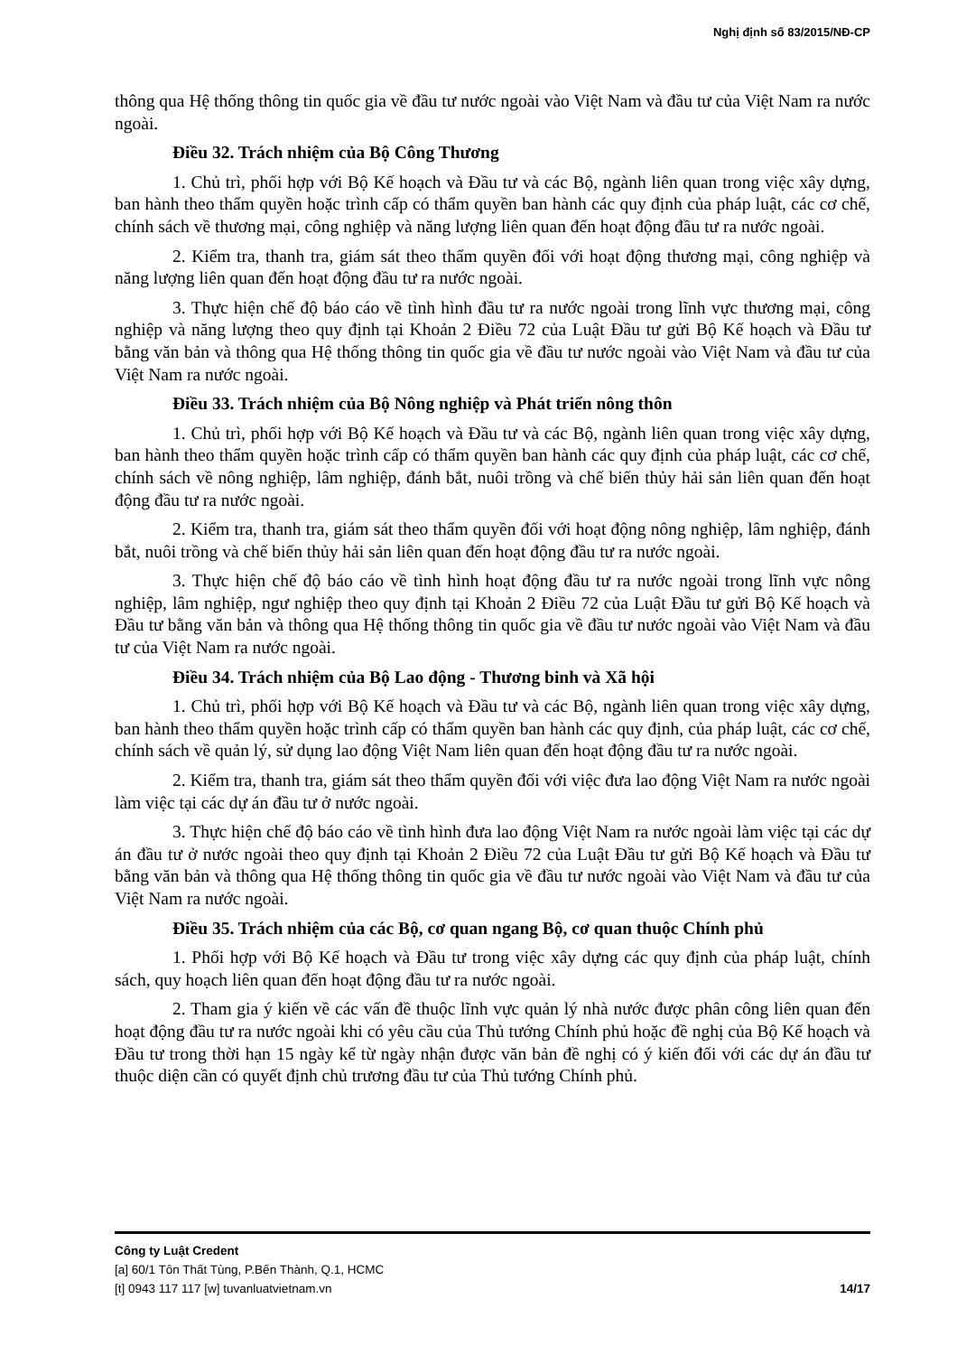Nghị định số 83/2015/NĐ-CP
thông qua Hệ thống thông tin quốc gia về đầu tư nước ngoài vào Việt Nam và đầu tư của Việt Nam ra nước ngoài.
Điều 32. Trách nhiệm của Bộ Công Thương
1. Chủ trì, phối hợp với Bộ Kế hoạch và Đầu tư và các Bộ, ngành liên quan trong việc xây dựng, ban hành theo thẩm quyền hoặc trình cấp có thẩm quyền ban hành các quy định của pháp luật, các cơ chế, chính sách về thương mại, công nghiệp và năng lượng liên quan đến hoạt động đầu tư ra nước ngoài.
2. Kiểm tra, thanh tra, giám sát theo thẩm quyền đối với hoạt động thương mại, công nghiệp và năng lượng liên quan đến hoạt động đầu tư ra nước ngoài.
3. Thực hiện chế độ báo cáo về tình hình đầu tư ra nước ngoài trong lĩnh vực thương mại, công nghiệp và năng lượng theo quy định tại Khoản 2 Điều 72 của Luật Đầu tư gửi Bộ Kế hoạch và Đầu tư bằng văn bản và thông qua Hệ thống thông tin quốc gia về đầu tư nước ngoài vào Việt Nam và đầu tư của Việt Nam ra nước ngoài.
Điều 33. Trách nhiệm của Bộ Nông nghiệp và Phát triển nông thôn
1. Chủ trì, phối hợp với Bộ Kế hoạch và Đầu tư và các Bộ, ngành liên quan trong việc xây dựng, ban hành theo thẩm quyền hoặc trình cấp có thẩm quyền ban hành các quy định của pháp luật, các cơ chế, chính sách về nông nghiệp, lâm nghiệp, đánh bắt, nuôi trồng và chế biến thủy hải sản liên quan đến hoạt động đầu tư ra nước ngoài.
2. Kiểm tra, thanh tra, giám sát theo thẩm quyền đối với hoạt động nông nghiệp, lâm nghiệp, đánh bắt, nuôi trồng và chế biến thủy hải sản liên quan đến hoạt động đầu tư ra nước ngoài.
3. Thực hiện chế độ báo cáo về tình hình hoạt động đầu tư ra nước ngoài trong lĩnh vực nông nghiệp, lâm nghiệp, ngư nghiệp theo quy định tại Khoản 2 Điều 72 của Luật Đầu tư gửi Bộ Kế hoạch và Đầu tư bằng văn bản và thông qua Hệ thống thông tin quốc gia về đầu tư nước ngoài vào Việt Nam và đầu tư của Việt Nam ra nước ngoài.
Điều 34. Trách nhiệm của Bộ Lao động - Thương binh và Xã hội
1. Chủ trì, phối hợp với Bộ Kế hoạch và Đầu tư và các Bộ, ngành liên quan trong việc xây dựng, ban hành theo thẩm quyền hoặc trình cấp có thẩm quyền ban hành các quy định, của pháp luật, các cơ chế, chính sách về quản lý, sử dụng lao động Việt Nam liên quan đến hoạt động đầu tư ra nước ngoài.
2. Kiểm tra, thanh tra, giám sát theo thẩm quyền đối với việc đưa lao động Việt Nam ra nước ngoài làm việc tại các dự án đầu tư ở nước ngoài.
3. Thực hiện chế độ báo cáo về tình hình đưa lao động Việt Nam ra nước ngoài làm việc tại các dự án đầu tư ở nước ngoài theo quy định tại Khoản 2 Điều 72 của Luật Đầu tư gửi Bộ Kế hoạch và Đầu tư bằng văn bản và thông qua Hệ thống thông tin quốc gia về đầu tư nước ngoài vào Việt Nam và đầu tư của Việt Nam ra nước ngoài.
Điều 35. Trách nhiệm của các Bộ, cơ quan ngang Bộ, cơ quan thuộc Chính phủ
1. Phối hợp với Bộ Kế hoạch và Đầu tư trong việc xây dựng các quy định của pháp luật, chính sách, quy hoạch liên quan đến hoạt động đầu tư ra nước ngoài.
2. Tham gia ý kiến về các vấn đề thuộc lĩnh vực quản lý nhà nước được phân công liên quan đến hoạt động đầu tư ra nước ngoài khi có yêu cầu của Thủ tướng Chính phủ hoặc đề nghị của Bộ Kế hoạch và Đầu tư trong thời hạn 15 ngày kể từ ngày nhận được văn bản đề nghị có ý kiến đối với các dự án đầu tư thuộc diện cần có quyết định chủ trương đầu tư của Thủ tướng Chính phủ.
Công ty Luật Credent
[a] 60/1 Tôn Thất Tùng, P.Bến Thành, Q.1, HCMC
[t] 0943 117 117 [w] tuvanluatvietnam.vn 14/17